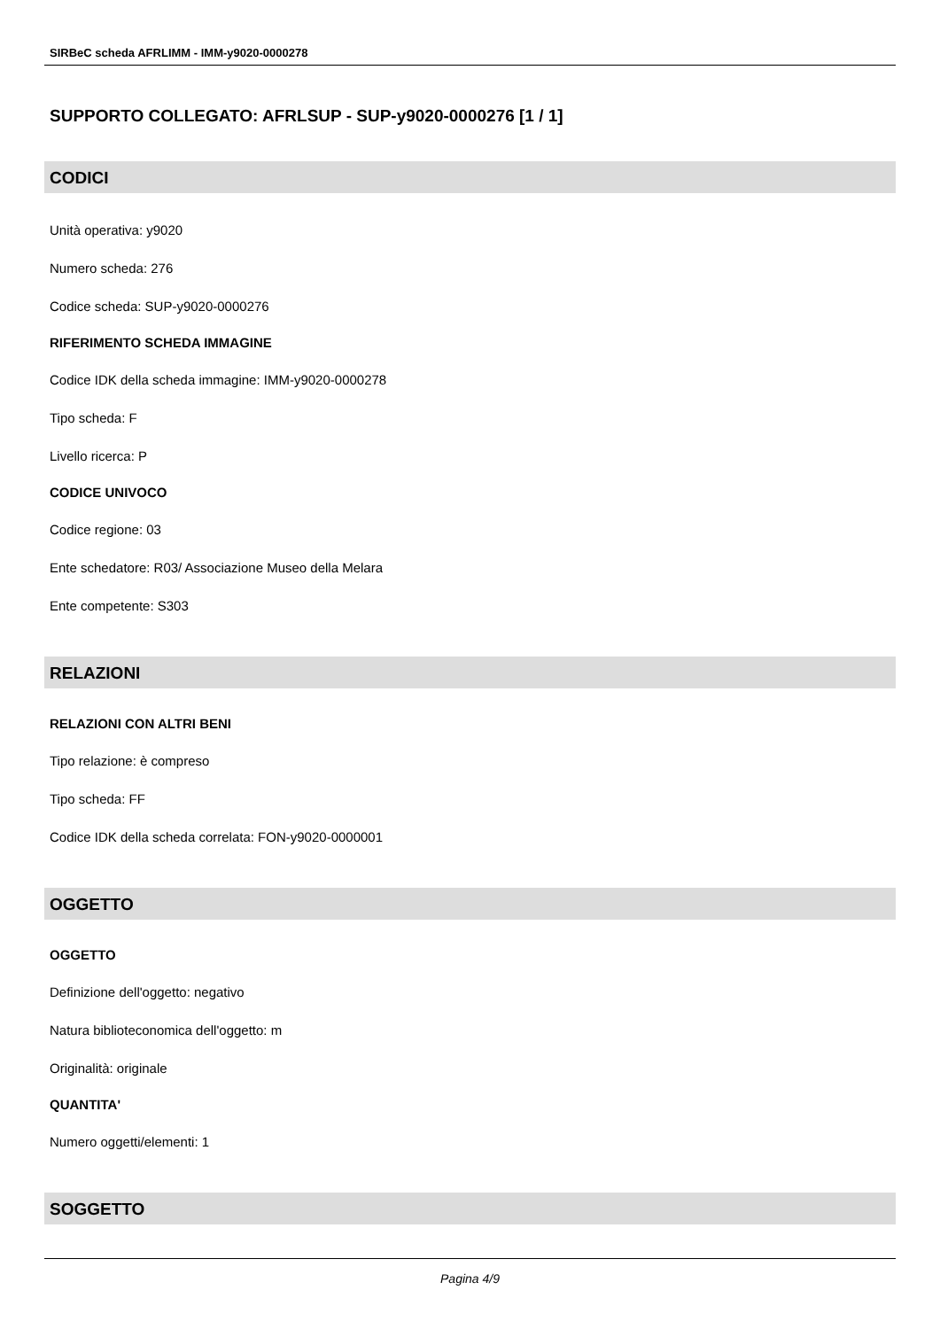SIRBeC scheda AFRLIMM - IMM-y9020-0000278
SUPPORTO COLLEGATO: AFRLSUP - SUP-y9020-0000276 [1 / 1]
CODICI
Unità operativa: y9020
Numero scheda: 276
Codice scheda: SUP-y9020-0000276
RIFERIMENTO SCHEDA IMMAGINE
Codice IDK della scheda immagine: IMM-y9020-0000278
Tipo scheda: F
Livello ricerca: P
CODICE UNIVOCO
Codice regione: 03
Ente schedatore: R03/ Associazione Museo della Melara
Ente competente: S303
RELAZIONI
RELAZIONI CON ALTRI BENI
Tipo relazione: è compreso
Tipo scheda: FF
Codice IDK della scheda correlata: FON-y9020-0000001
OGGETTO
OGGETTO
Definizione dell'oggetto: negativo
Natura biblioteconomica dell'oggetto: m
Originalità: originale
QUANTITA'
Numero oggetti/elementi: 1
SOGGETTO
Pagina 4/9